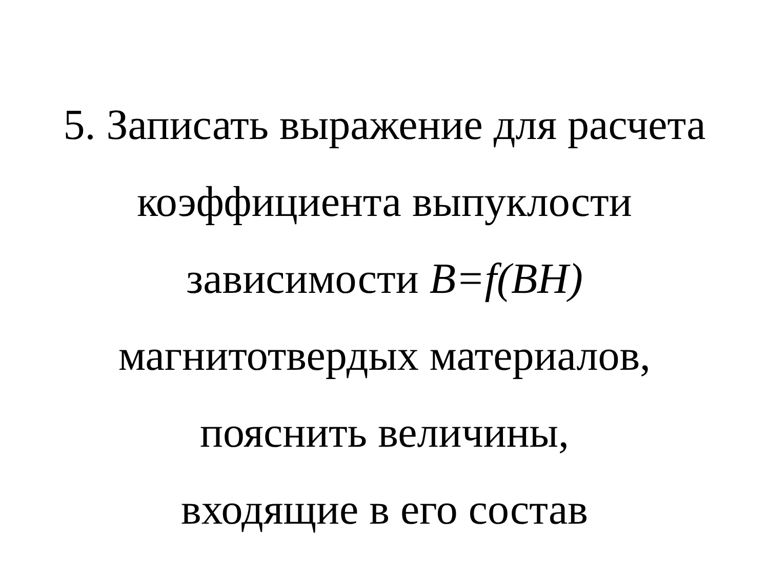5. Записать выражение для расчета
коэффициента выпуклости
зависимости B=f(BH)
магнитотвердых материалов,
пояснить величины,
входящие в его состав